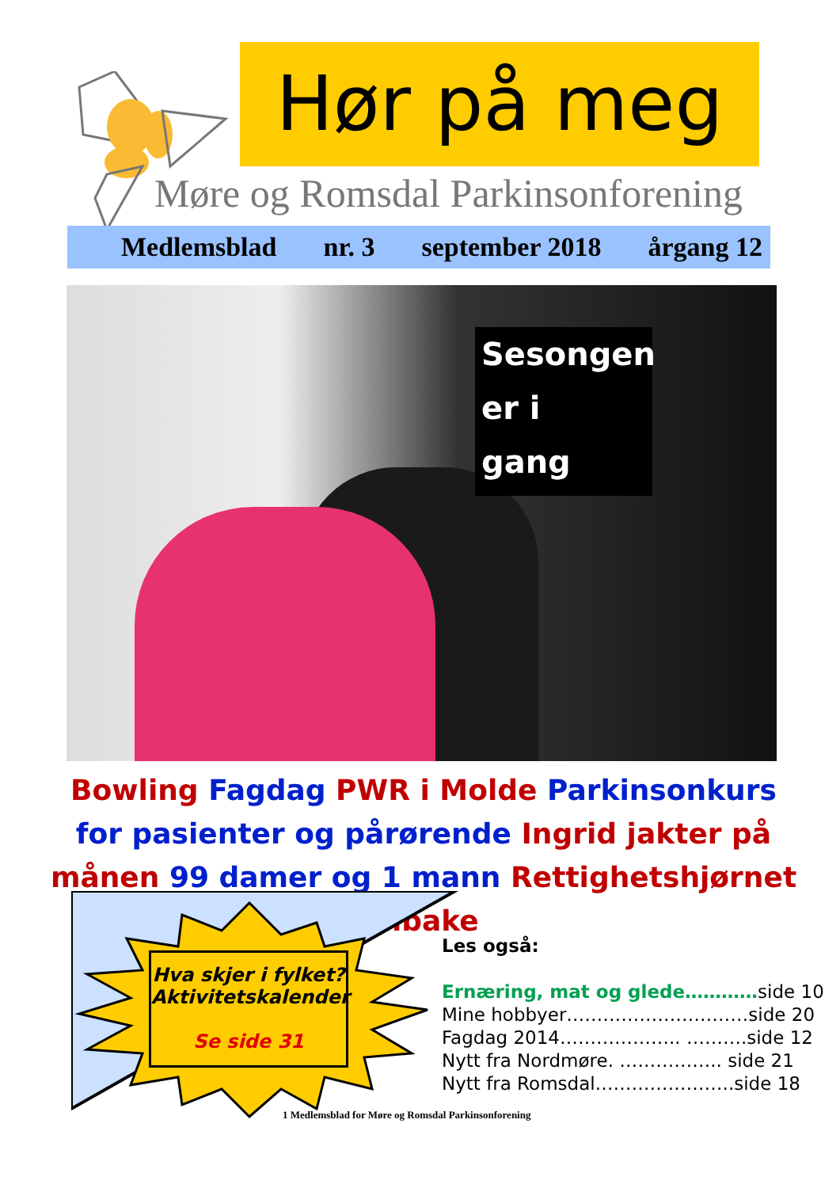Hør på meg
Møre og Romsdal Parkinsonforening
Medlemsblad nr. 3 september 2018 årgang 12
Sesongen
er i
gang
Bowling Fagdag PWR i Molde Parkinsonkurs for pasienter og pårørende Ingrid jakter på månen 99 damer og 1 mann Rettighetshjørnet tilbake
Hva skjer i fylket?
Aktivitetskalender
Se side 31
Les også:
Ernæring, mat og glede…………side 10
Mine hobbyer…………………………side 20
Fagdag 2014……………….. ……….side 12
Nytt fra Nordmøre. …………….. side 21
Nytt fra Romsdal…………………..side 18
1 Medlemsblad for Møre og Romsdal Parkinsonforening